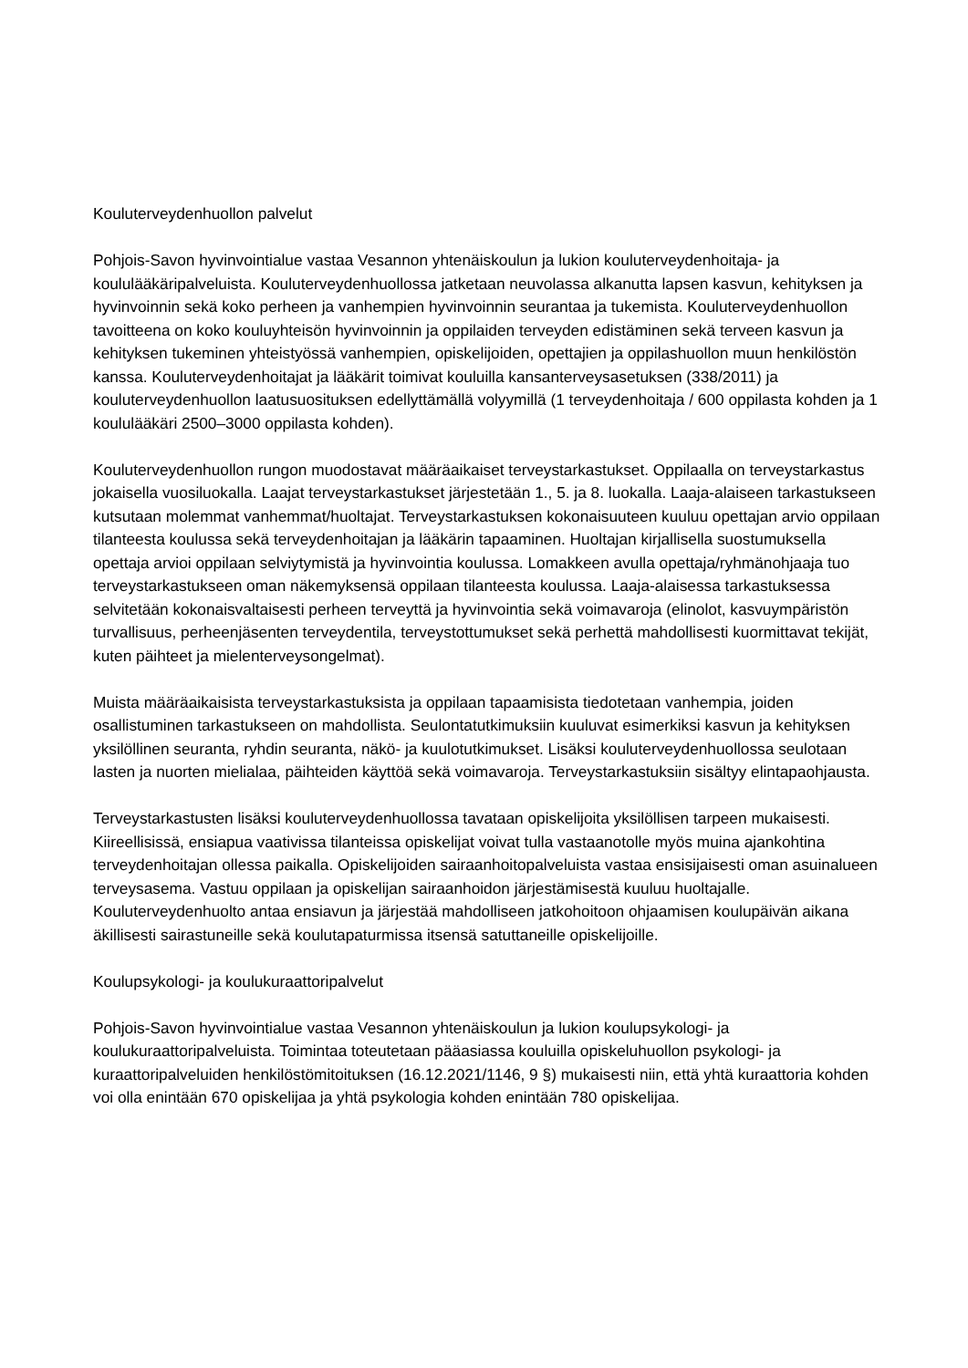Kouluterveydenhuollon palvelut
Pohjois-Savon hyvinvointialue vastaa Vesannon yhtenäiskoulun ja lukion kouluterveydenhoitaja- ja koululääkäripalveluista. Kouluterveydenhuollossa jatketaan neuvolassa alkanutta lapsen kasvun, kehityksen ja hyvinvoinnin sekä koko perheen ja vanhempien hyvinvoinnin seurantaa ja tukemista. Kouluterveydenhuollon tavoitteena on koko kouluyhteisön hyvinvoinnin ja oppilaiden terveyden edistäminen sekä terveen kasvun ja kehityksen tukeminen yhteistyössä vanhempien, opiskelijoiden, opettajien ja oppilashuollon muun henkilöstön kanssa. Kouluterveydenhoitajat ja lääkärit toimivat kouluilla kansanterveysasetuksen (338/2011) ja kouluterveydenhuollon laatusuosituksen edellyttämällä volyymillä (1 terveydenhoitaja / 600 oppilasta kohden ja 1 koululääkäri 2500–3000 oppilasta kohden).
Kouluterveydenhuollon rungon muodostavat määräaikaiset terveystarkastukset. Oppilaalla on terveystarkastus jokaisella vuosiluokalla. Laajat terveystarkastukset järjestetään 1., 5. ja 8. luokalla. Laaja-alaiseen tarkastukseen kutsutaan molemmat vanhemmat/huoltajat. Terveystarkastuksen kokonaisuuteen kuuluu opettajan arvio oppilaan tilanteesta koulussa sekä terveydenhoitajan ja lääkärin tapaaminen. Huoltajan kirjallisella suostumuksella opettaja arvioi oppilaan selviytymistä ja hyvinvointia koulussa. Lomakkeen avulla opettaja/ryhmänohjaaja tuo terveystarkastukseen oman näkemyksensä oppilaan tilanteesta koulussa. Laaja-alaisessa tarkastuksessa selvitetään kokonaisvaltaisesti perheen terveyttä ja hyvinvointia sekä voimavaroja (elinolot, kasvuympäristön turvallisuus, perheenjäsenten terveydentila, terveystottumukset sekä perhettä mahdollisesti kuormittavat tekijät, kuten päihteet ja mielenterveysongelmat).
Muista määräaikaisista terveystarkastuksista ja oppilaan tapaamisista tiedotetaan vanhempia, joiden osallistuminen tarkastukseen on mahdollista. Seulontatutkimuksiin kuuluvat esimerkiksi kasvun ja kehityksen yksilöllinen seuranta, ryhdin seuranta, näkö- ja kuulotutkimukset. Lisäksi kouluterveydenhuollossa seulotaan lasten ja nuorten mielialaa, päihteiden käyttöä sekä voimavaroja. Terveystarkastuksiin sisältyy elintapaohjausta.
Terveystarkastusten lisäksi kouluterveydenhuollossa tavataan opiskelijoita yksilöllisen tarpeen mukaisesti. Kiireellisissä, ensiapua vaativissa tilanteissa opiskelijat voivat tulla vastaanotolle myös muina ajankohtina terveydenhoitajan ollessa paikalla. Opiskelijoiden sairaanhoitopalveluista vastaa ensisijaisesti oman asuinalueen terveysasema. Vastuu oppilaan ja opiskelijan sairaanhoidon järjestämisestä kuuluu huoltajalle. Kouluterveydenhuolto antaa ensiavun ja järjestää mahdolliseen jatkohoitoon ohjaamisen koulupäivän aikana äkillisesti sairastuneille sekä koulutapaturmissa itsensä satuttaneille opiskelijoille.
Koulupsykologi- ja koulukuraattoripalvelut
Pohjois-Savon hyvinvointialue vastaa Vesannon yhtenäiskoulun ja lukion koulupsykologi- ja koulukuraattoripalveluista. Toimintaa toteutetaan pääasiassa kouluilla opiskeluhuollon psykologi- ja kuraattoripalveluiden henkilöstömitoituksen (16.12.2021/1146, 9 §) mukaisesti niin, että yhtä kuraattoria kohden voi olla enintään 670 opiskelijaa ja yhtä psykologia kohden enintään 780 opiskelijaa.